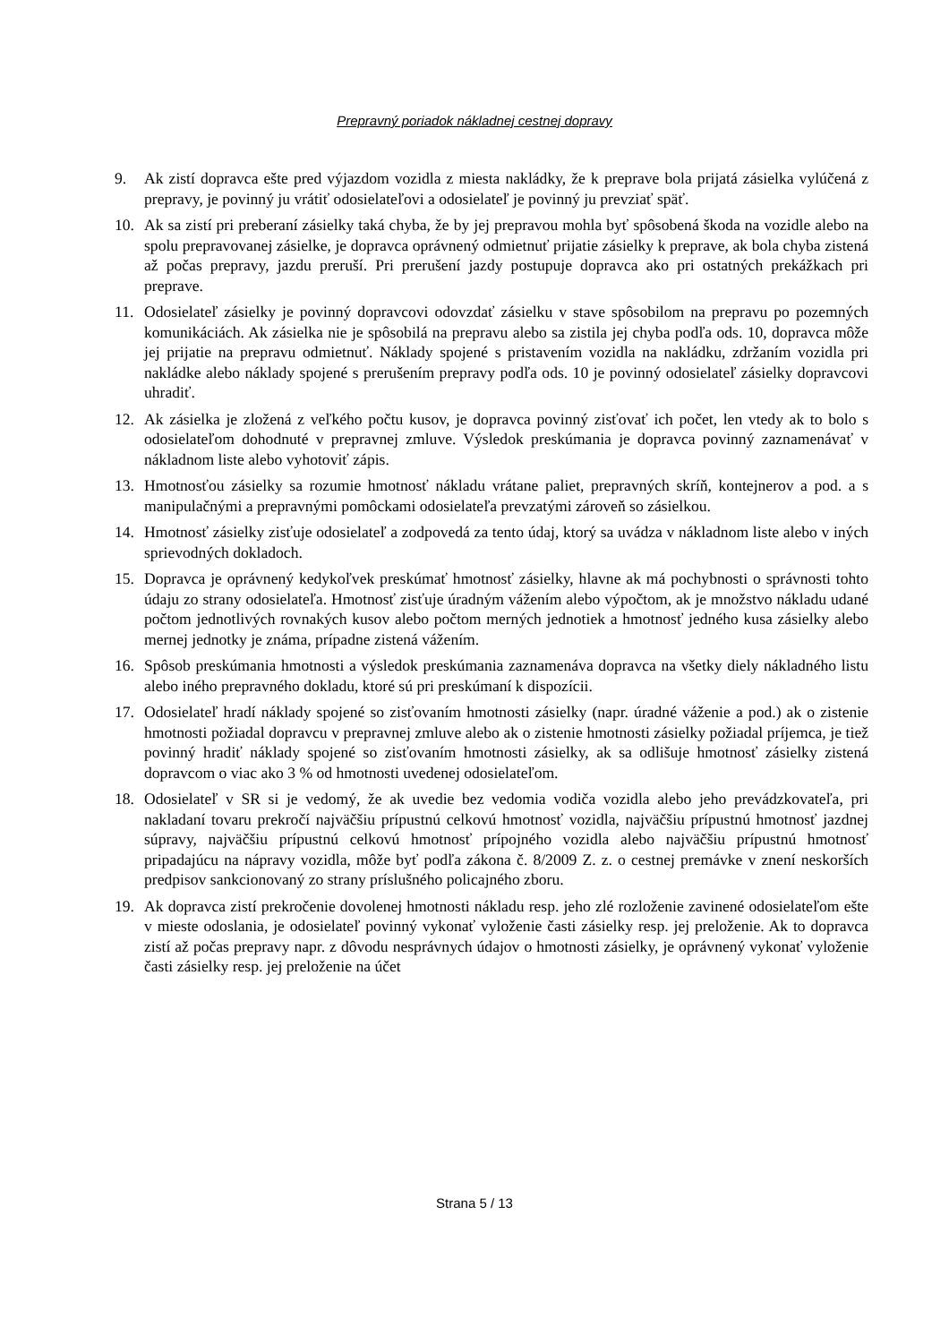Prepravný poriadok nákladnej cestnej dopravy
9. Ak zistí dopravca ešte pred výjazdom vozidla z miesta nakládky, že k preprave bola prijatá zásielka vylúčená z prepravy, je povinný ju vrátiť odosielateľovi a odosielateľ je povinný ju prevziať späť.
10. Ak sa zistí pri preberaní zásielky taká chyba, že by jej prepravou mohla byť spôsobená škoda na vozidle alebo na spolu prepravovanej zásielke, je dopravca oprávnený odmietnuť prijatie zásielky k preprave, ak bola chyba zistená až počas prepravy, jazdu preruší. Pri prerušení jazdy postupuje dopravca ako pri ostatných prekážkach pri preprave.
11. Odosielateľ zásielky je povinný dopravcovi odovzdať zásielku v stave spôsobilom na prepravu po pozemných komunikáciách. Ak zásielka nie je spôsobilá na prepravu alebo sa zistila jej chyba podľa ods. 10, dopravca môže jej prijatie na prepravu odmietnuť. Náklady spojené s pristavením vozidla na nakládku, zdržaním vozidla pri nakládke alebo náklady spojené s prerušením prepravy podľa ods. 10 je povinný odosielateľ zásielky dopravcovi uhradiť.
12. Ak zásielka je zložená z veľkého počtu kusov, je dopravca povinný zisťovať ich počet, len vtedy ak to bolo s odosielateľom dohodnuté v prepravnej zmluve. Výsledok preskúmania je dopravca povinný zaznamenávať v nákladnom liste alebo vyhotoviť zápis.
13. Hmotnosťou zásielky sa rozumie hmotnosť nákladu vrátane paliet, prepravných skríň, kontejnerov a pod. a s manipulačnými a prepravnými pomôckami odosielateľa prevzatými zároveň so zásielkou.
14. Hmotnosť zásielky zisťuje odosielateľ a zodpovedá za tento údaj, ktorý sa uvádza v nákladnom liste alebo v iných sprievodných dokladoch.
15. Dopravca je oprávnený kedykoľvek preskúmať hmotnosť zásielky, hlavne ak má pochybnosti o správnosti tohto údaju zo strany odosielateľa. Hmotnosť zisťuje úradným vážením alebo výpočtom, ak je množstvo nákladu udané počtom jednotlivých rovnakých kusov alebo počtom merných jednotiek a hmotnosť jedného kusa zásielky alebo mernej jednotky je známa, prípadne zistená vážením.
16. Spôsob preskúmania hmotnosti a výsledok preskúmania zaznamenáva dopravca na všetky diely nákladného listu alebo iného prepravného dokladu, ktoré sú pri preskúmaní k dispozícii.
17. Odosielateľ hradí náklady spojené so zisťovaním hmotnosti zásielky (napr. úradné váženie a pod.) ak o zistenie hmotnosti požiadal dopravcu v prepravnej zmluve alebo ak o zistenie hmotnosti zásielky požiadal príjemca, je tiež povinný hradiť náklady spojené so zisťovaním hmotnosti zásielky, ak sa odlišuje hmotnosť zásielky zistená dopravcom o viac ako 3 % od hmotnosti uvedenej odosielateľom.
18. Odosielateľ v SR si je vedomý, že ak uvedie bez vedomia vodiča vozidla alebo jeho prevádzkovateľa, pri nakladaní tovaru prekročí najväčšiu prípustnú celkovú hmotnosť vozidla, najväčšiu prípustnú hmotnosť jazdnej súpravy, najväčšiu prípustnú celkovú hmotnosť prípojného vozidla alebo najväčšiu prípustnú hmotnosť pripadajúcu na nápravy vozidla, môže byť podľa zákona č. 8/2009 Z. z. o cestnej premávke v znení neskorších predpisov sankcionovaný zo strany príslušného policajného zboru.
19. Ak dopravca zistí prekročenie dovolenej hmotnosti nákladu resp. jeho zlé rozloženie zavinené odosielateľom ešte v mieste odoslania, je odosielateľ povinný vykonať vyloženie časti zásielky resp. jej preloženie. Ak to dopravca zistí až počas prepravy napr. z dôvodu nesprávnych údajov o hmotnosti zásielky, je oprávnený vykonať vyloženie časti zásielky resp. jej preloženie na účet
Strana 5 / 13